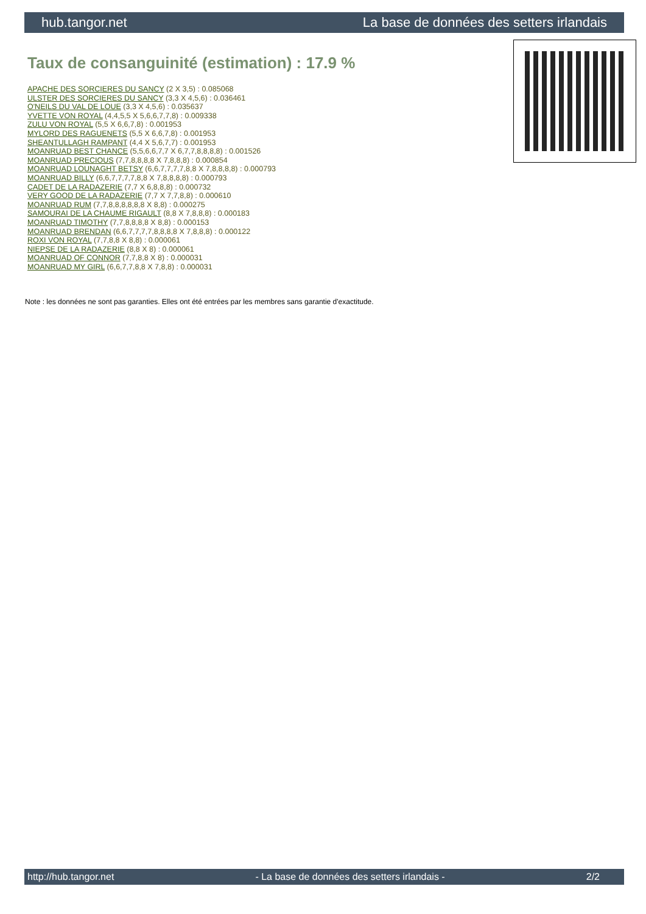hub.tangor.net La base de données des setters irlandais
Taux de consanguinité (estimation) : 17.9 %
APACHE DES SORCIERES DU SANCY (2 X 3,5) : 0.085068
ULSTER DES SORCIERES DU SANCY (3,3 X 4,5,6) : 0.036461
O'NEILS DU VAL DE LOUE (3,3 X 4,5,6) : 0.035637
YVETTE VON ROYAL (4,4,5,5 X 5,6,6,7,7,8) : 0.009338
ZULU VON ROYAL (5,5 X 6,6,7,8) : 0.001953
MYLORD DES RAGUENETS (5,5 X 6,6,7,8) : 0.001953
SHEANTULLAGH RAMPANT (4,4 X 5,6,7,7) : 0.001953
MOANRUAD BEST CHANCE (5,5,6,6,7,7 X 6,7,7,8,8,8,8) : 0.001526
MOANRUAD PRECIOUS (7,7,8,8,8,8 X 7,8,8,8) : 0.000854
MOANRUAD LOUNAGHT BETSY (6,6,7,7,7,7,8,8 X 7,8,8,8,8) : 0.000793
MOANRUAD BILLY (6,6,7,7,7,7,8,8 X 7,8,8,8,8) : 0.000793
CADET DE LA RADAZERIE (7,7 X 6,8,8,8) : 0.000732
VERY GOOD DE LA RADAZERIE (7,7 X 7,7,8,8) : 0.000610
MOANRUAD RUM (7,7,8,8,8,8,8,8 X 8,8) : 0.000275
SAMOURAI DE LA CHAUME RIGAULT (8,8 X 7,8,8,8) : 0.000183
MOANRUAD TIMOTHY (7,7,8,8,8,8 X 8,8) : 0.000153
MOANRUAD BRENDAN (6,6,7,7,7,7,8,8,8,8 X 7,8,8,8) : 0.000122
ROXI VON ROYAL (7,7,8,8 X 8,8) : 0.000061
NIEPSE DE LA RADAZERIE (8,8 X 8) : 0.000061
MOANRUAD OF CONNOR (7,7,8,8 X 8) : 0.000031
MOANRUAD MY GIRL (6,6,7,7,8,8 X 7,8,8) : 0.000031
Note : les données ne sont pas garanties. Elles ont été entrées par les membres sans garantie d'exactitude.
http://hub.tangor.net - La base de données des setters irlandais - 2/2